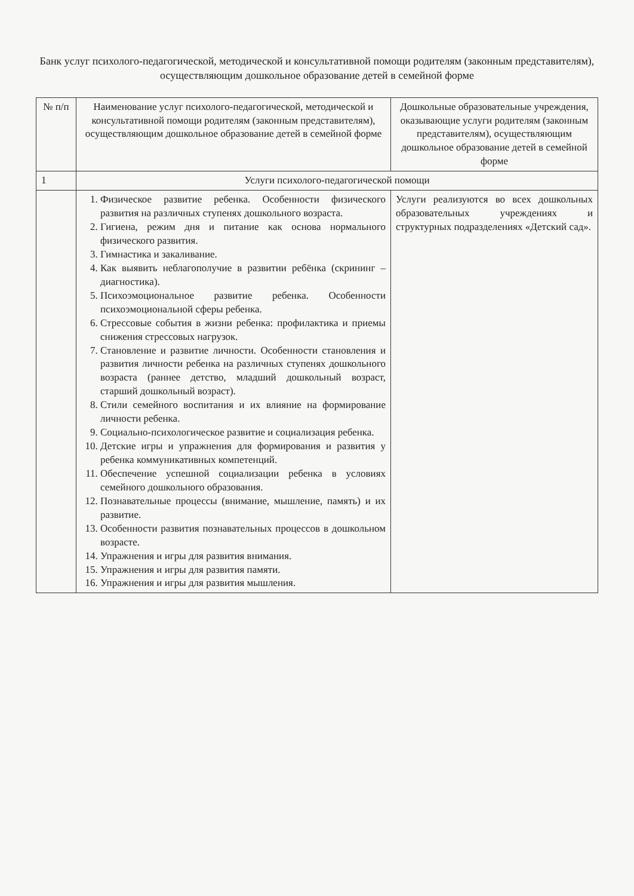Банк услуг психолого-педагогической, методической и консультативной помощи родителям (законным представителям), осуществляющим дошкольное образование детей в семейной форме
| № п/п | Наименование услуг психолого-педагогической, методической и консультативной помощи родителям (законным представителям), осуществляющим дошкольное образование детей в семейной форме | Дошкольные образовательные учреждения, оказывающие услуги родителям (законным представителям), осуществляющим дошкольное образование детей в семейной форме |
| --- | --- | --- |
| 1 | Услуги психолого-педагогической помощи | |
| | 1. Физическое развитие ребенка. Особенности физического развития на различных ступенях дошкольного возраста. 2. Гигиена, режим дня и питание как основа нормального физического развития. 3. Гимнастика и закаливание. 4. Как выявить неблагополучие в развитии ребёнка (скрининг – диагностика). 5. Психоэмоциональное развитие ребенка. Особенности психоэмоциональной сферы ребенка. 6. Стрессовые события в жизни ребенка: профилактика и приемы снижения стрессовых нагрузок. 7. Становление и развитие личности. Особенности становления и развития личности ребенка на различных ступенях дошкольного возраста (раннее детство, младший дошкольный возраст, старший дошкольный возраст). 8. Стили семейного воспитания и их влияние на формирование личности ребенка. 9. Социально-психологическое развитие и социализация ребенка. 10. Детские игры и упражнения для формирования и развития у ребенка коммуникативных компетенций. 11. Обеспечение успешной социализации ребенка в условиях семейного дошкольного образования. 12. Познавательные процессы (внимание, мышление, память) и их развитие. 13. Особенности развития познавательных процессов в дошкольном возрасте. 14. Упражнения и игры для развития внимания. 15. Упражнения и игры для развития памяти. 16. Упражнения и игры для развития мышления. | Услуги реализуются во всех дошкольных образовательных учреждениях и структурных подразделениях «Детский сад». |